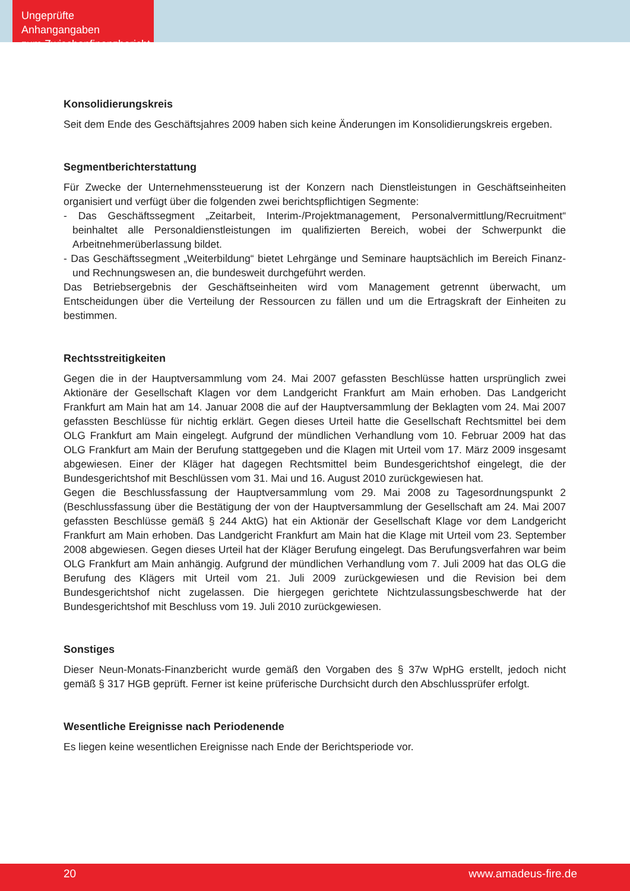Ungeprüfte Anhangangaben
zum Zwischenfinanzbericht
Konsolidierungskreis
Seit dem Ende des Geschäftsjahres 2009 haben sich keine Änderungen im Konsolidierungskreis ergeben.
Segmentberichterstattung
Für Zwecke der Unternehmenssteuerung ist der Konzern nach Dienstleistungen in Geschäftseinheiten organisiert und verfügt über die folgenden zwei berichtspflichtigen Segmente:
- Das Geschäftssegment „Zeitarbeit, Interim-/Projektmanagement, Personalvermittlung/Recruitment“ beinhaltet alle Personaldienstleistungen im qualifizierten Bereich, wobei der Schwerpunkt die Arbeitnehmerüberlassung bildet.
- Das Geschäftssegment „Weiterbildung“ bietet Lehrgänge und Seminare hauptsächlich im Bereich Finanz- und Rechnungswesen an, die bundesweit durchgeführt werden.
Das Betriebsergebnis der Geschäftseinheiten wird vom Management getrennt überwacht, um Entscheidungen über die Verteilung der Ressourcen zu fällen und um die Ertragskraft der Einheiten zu bestimmen.
Rechtsstreitigkeiten
Gegen die in der Hauptversammlung vom 24. Mai 2007 gefassten Beschlüsse hatten ursprünglich zwei Aktionäre der Gesellschaft Klagen vor dem Landgericht Frankfurt am Main erhoben. Das Landgericht Frankfurt am Main hat am 14. Januar 2008 die auf der Hauptversammlung der Beklagten vom 24. Mai 2007 gefassten Beschlüsse für nichtig erklärt. Gegen dieses Urteil hatte die Gesellschaft Rechtsmittel bei dem OLG Frankfurt am Main eingelegt. Aufgrund der mündlichen Verhandlung vom 10. Februar 2009 hat das OLG Frankfurt am Main der Berufung stattgegeben und die Klagen mit Urteil vom 17. März 2009 insgesamt abgewiesen. Einer der Kläger hat dagegen Rechtsmittel beim Bundesgerichtshof eingelegt, die der Bundesgerichtshof mit Beschlüssen vom 31. Mai und 16. August 2010 zurückgewiesen hat.
Gegen die Beschlussfassung der Hauptversammlung vom 29. Mai 2008 zu Tagesordnungspunkt 2 (Beschlussfassung über die Bestätigung der von der Hauptversammlung der Gesellschaft am 24. Mai 2007 gefassten Beschlüsse gemäß § 244 AktG) hat ein Aktionär der Gesellschaft Klage vor dem Landgericht Frankfurt am Main erhoben. Das Landgericht Frankfurt am Main hat die Klage mit Urteil vom 23. September 2008 abgewiesen. Gegen dieses Urteil hat der Kläger Berufung eingelegt. Das Berufungsverfahren war beim OLG Frankfurt am Main anhängig. Aufgrund der mündlichen Verhandlung vom 7. Juli 2009 hat das OLG die Berufung des Klägers mit Urteil vom 21. Juli 2009 zurückgewiesen und die Revision bei dem Bundesgerichtshof nicht zugelassen. Die hiergegen gerichtete Nichtzulassungsbeschwerde hat der Bundesgerichtshof mit Beschluss vom 19. Juli 2010 zurückgewiesen.
Sonstiges
Dieser Neun-Monats-Finanzbericht wurde gemäß den Vorgaben des § 37w WpHG erstellt, jedoch nicht gemäß § 317 HGB geprüft. Ferner ist keine prüferische Durchsicht durch den Abschlussprüfer erfolgt.
Wesentliche Ereignisse nach Periodenende
Es liegen keine wesentlichen Ereignisse nach Ende der Berichtsperiode vor.
20 www.amadeus-fire.de